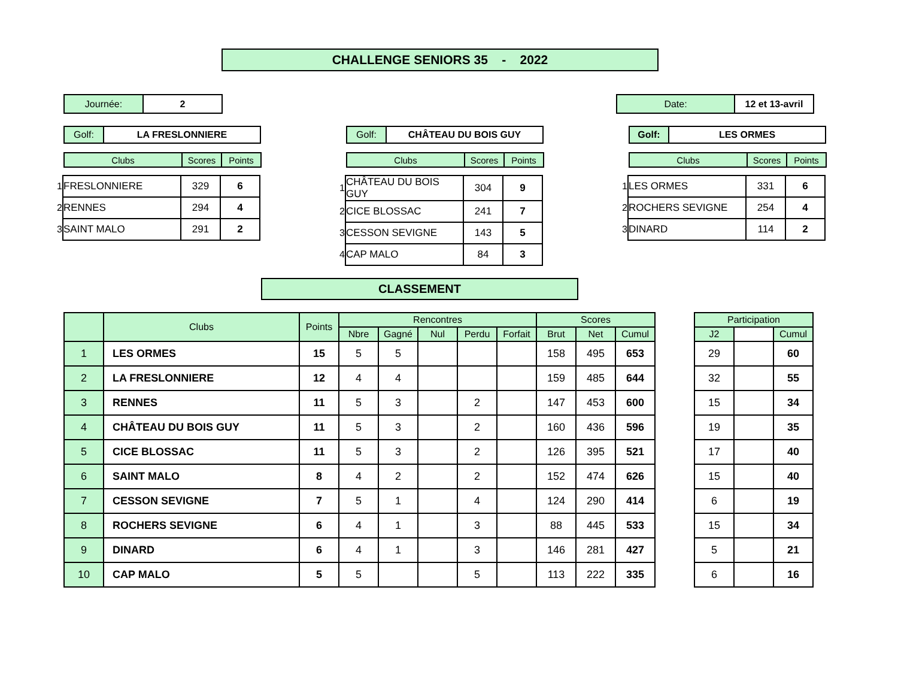CHALLENGE SENIORS 35 - 2022
| Journée: | 2 |
| Date: | 12 et 13-avril |
| Golf: | LA FRESLONNIERE |
| Clubs | Scores | Points |
| --- | --- | --- |
| 1 | FRESLONNIERE | 329 | 6 |
| 2 | RENNES | 294 | 4 |
| 3 | SAINT MALO | 291 | 2 |
| Golf: | CHÂTEAU DU BOIS GUY |
| Clubs | Scores | Points |
| --- | --- | --- |
| 1 | CHÂTEAU DU BOIS GUY | 304 | 9 |
| 2 | CICE BLOSSAC | 241 | 7 |
| 3 | CESSON SEVIGNE | 143 | 5 |
| 4 | CAP MALO | 84 | 3 |
| Golf: | LES ORMES |
| Clubs | Scores | Points |
| --- | --- | --- |
| 1 | LES ORMES | 331 | 6 |
| 2 | ROCHERS SEVIGNE | 254 | 4 |
| 3 | DINARD | 114 | 2 |
CLASSEMENT
| | Clubs | Points | Rencontres | | | | | Scores | | |
| --- | --- | --- | --- | --- | --- | --- | --- | --- | --- | --- |
| | | | Nbre | Gagné | Nul | Perdu | Forfait | Brut | Net | Cumul |
| 1 | LES ORMES | 15 | 5 | 5 | | | | 158 | 495 | 653 |
| 2 | LA FRESLONNIERE | 12 | 4 | 4 | | | | 159 | 485 | 644 |
| 3 | RENNES | 11 | 5 | 3 | | 2 | | 147 | 453 | 600 |
| 4 | CHÂTEAU DU BOIS GUY | 11 | 5 | 3 | | 2 | | 160 | 436 | 596 |
| 5 | CICE BLOSSAC | 11 | 5 | 3 | | 2 | | 126 | 395 | 521 |
| 6 | SAINT MALO | 8 | 4 | 2 | | 2 | | 152 | 474 | 626 |
| 7 | CESSON SEVIGNE | 7 | 5 | 1 | | 4 | | 124 | 290 | 414 |
| 8 | ROCHERS SEVIGNE | 6 | 4 | 1 | | 3 | | 88 | 445 | 533 |
| 9 | DINARD | 6 | 4 | 1 | | 3 | | 146 | 281 | 427 |
| 10 | CAP MALO | 5 | 5 | | | 5 | | 113 | 222 | 335 |
| Participation | | |
| --- | --- | --- |
| J2 | | Cumul |
| 29 | | 60 |
| 32 | | 55 |
| 15 | | 34 |
| 19 | | 35 |
| 17 | | 40 |
| 15 | | 40 |
| 6 | | 19 |
| 15 | | 34 |
| 5 | | 21 |
| 6 | | 16 |